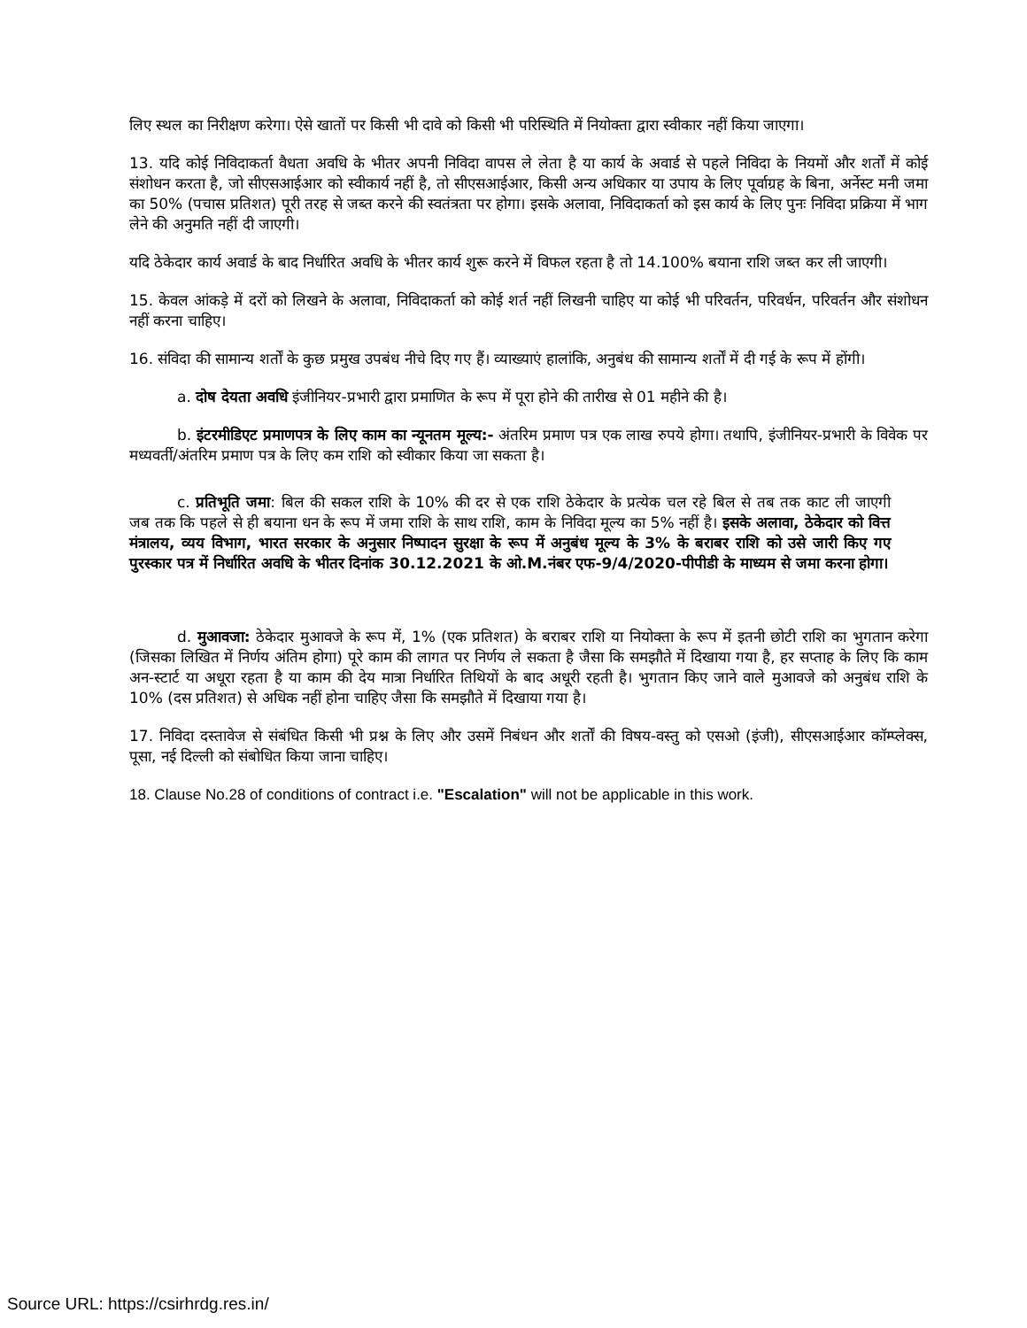लिए स्थल का निरीक्षण करेगा। ऐसे खातों पर किसी भी दावे को किसी भी परिस्थिति में नियोक्ता द्वारा स्वीकार नहीं किया जाएगा।
13. यदि कोई निविदाकर्ता वैधता अवधि के भीतर अपनी निविदा वापस ले लेता है या कार्य के अवार्ड से पहले निविदा के नियमों और शर्तों में कोई संशोधन करता है, जो सीएसआईआर को स्वीकार्य नहीं है, तो सीएसआईआर, किसी अन्य अधिकार या उपाय के लिए पूर्वाग्रह के बिना, अर्नेस्ट मनी जमा का 50% (पचास प्रतिशत) पूरी तरह से जब्त करने की स्वतंत्रता पर होगा। इसके अलावा, निविदाकर्ता को इस कार्य के लिए पुनः निविदा प्रक्रिया में भाग लेने की अनुमति नहीं दी जाएगी।
यदि ठेकेदार कार्य अवार्ड के बाद निर्धारित अवधि के भीतर कार्य शुरू करने में विफल रहता है तो 14.100% बयाना राशि जब्त कर ली जाएगी।
15. केवल आंकड़े में दरों को लिखने के अलावा, निविदाकर्ता को कोई शर्त नहीं लिखनी चाहिए या कोई भी परिवर्तन, परिवर्धन, परिवर्तन और संशोधन नहीं करना चाहिए।
16. संविदा की सामान्य शर्तों के कुछ प्रमुख उपबंध नीचे दिए गए हैं। व्याख्याएं हालांकि, अनुबंध की सामान्य शर्तों में दी गई के रूप में होंगी।
a. दोष देयता अवधि इंजीनियर-प्रभारी द्वारा प्रमाणित के रूप में पूरा होने की तारीख से 01 महीने की है।
b. इंटरमीडिएट प्रमाणपत्र के लिए काम का न्यूनतम मूल्य:- अंतरिम प्रमाण पत्र एक लाख रुपये होगा। तथापि, इंजीनियर-प्रभारी के विवेक पर मध्यवर्ती/अंतरिम प्रमाण पत्र के लिए कम राशि को स्वीकार किया जा सकता है।
c. प्रतिभूति जमा: बिल की सकल राशि के 10% की दर से एक राशि ठेकेदार के प्रत्येक चल रहे बिल से तब तक काट ली जाएगी जब तक कि पहले से ही बयाना धन के रूप में जमा राशि के साथ राशि, काम के निविदा मूल्य का 5% नहीं है। इसके अलावा, ठेकेदार को वित्त मंत्रालय, व्यय विभाग, भारत सरकार के अनुसार निष्पादन सुरक्षा के रूप में अनुबंध मूल्य के 3% के बराबर राशि को उसे जारी किए गए पुरस्कार पत्र में निर्धारित अवधि के भीतर दिनांक 30.12.2021 के ओ.M.नंबर एफ-9/4/2020-पीपीडी के माध्यम से जमा करना होगा।
d. मुआवजा: ठेकेदार मुआवजे के रूप में, 1% (एक प्रतिशत) के बराबर राशि या नियोक्ता के रूप में इतनी छोटी राशि का भुगतान करेगा (जिसका लिखित में निर्णय अंतिम होगा) पूरे काम की लागत पर निर्णय ले सकता है जैसा कि समझौते में दिखाया गया है, हर सप्ताह के लिए कि काम अन-स्टार्ट या अधूरा रहता है या काम की देय मात्रा निर्धारित तिथियों के बाद अधूरी रहती है। भुगतान किए जाने वाले मुआवजे को अनुबंध राशि के 10% (दस प्रतिशत) से अधिक नहीं होना चाहिए जैसा कि समझौते में दिखाया गया है।
17. निविदा दस्तावेज से संबंधित किसी भी प्रश्न के लिए और उसमें निबंधन और शर्तों की विषय-वस्तु को एसओ (इंजी), सीएसआईआर कॉम्प्लेक्स, पूसा, नई दिल्ली को संबोधित किया जाना चाहिए।
18. Clause No.28 of conditions of contract i.e. "Escalation" will not be applicable in this work.
Source URL: https://csirhrdg.res.in/